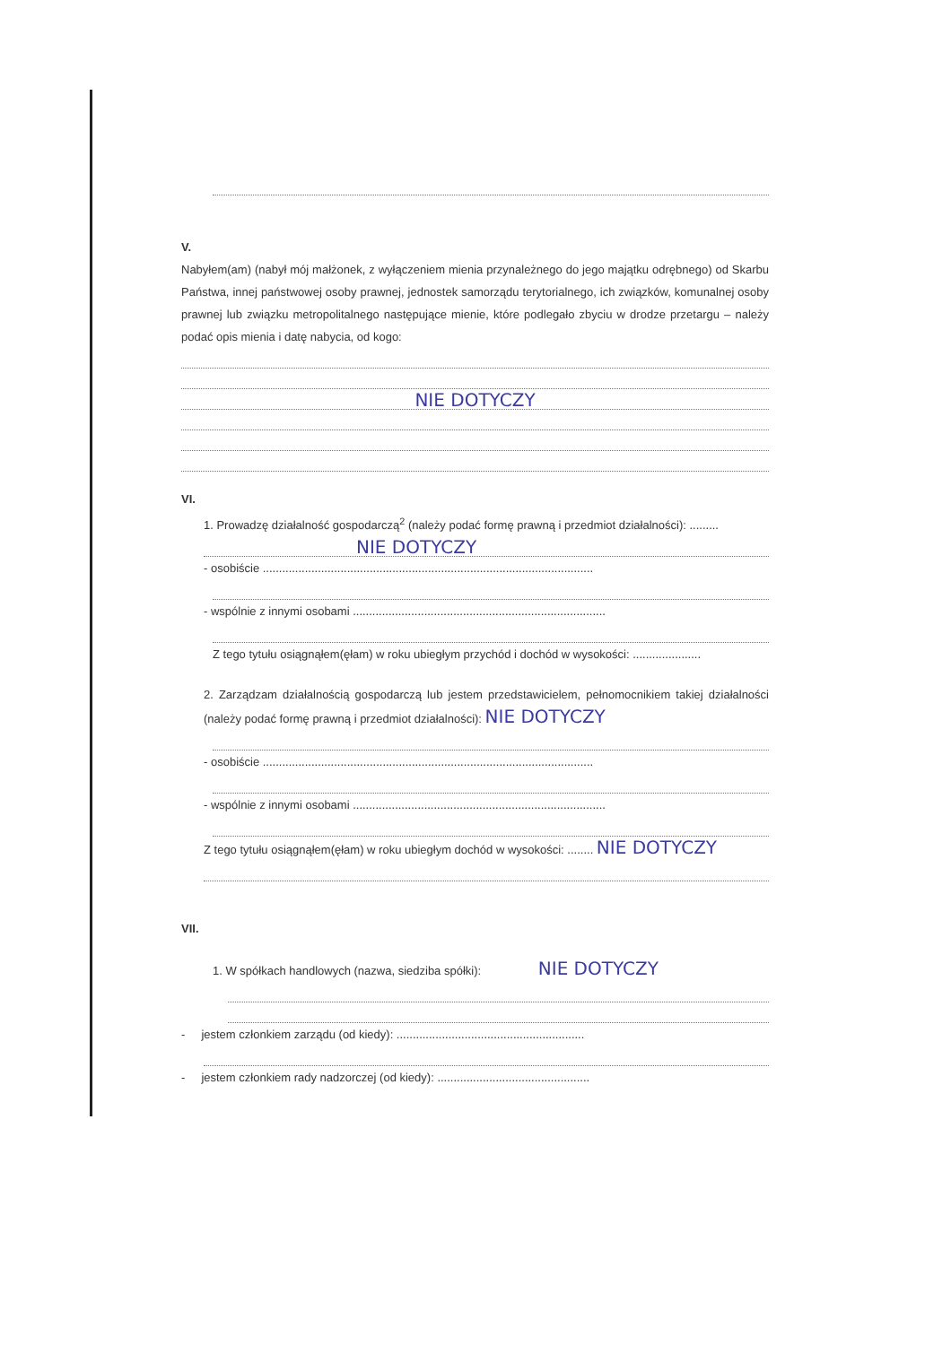V.
Nabyłem(am) (nabył mój małżonek, z wyłączeniem mienia przynależnego do jego majątku odrębnego) od Skarbu Państwa, innej państwowej osoby prawnej, jednostek samorządu terytorialnego, ich związków, komunalnej osoby prawnej lub związku metropolitalnego następujące mienie, które podlegało zbyciu w drodze przetargu – należy podać opis mienia i datę nabycia, od kogo:
NIE DOTYCZY
VI.
1. Prowadzę działalność gospodarczą<sup>2</sup> (należy podać formę prawną i przedmiot działalności): .........
NIE DOTYCZY
- osobiście ......................................................................................................
- wspólnie z innymi osobami ..............................................................................
Z tego tytułu osiągnąłem(ęłam) w roku ubiegłym przychód i dochód w wysokości: .....................
2. Zarządzam działalnością gospodarczą lub jestem przedstawicielem, pełnomocnikiem takiej działalności (należy podać formę prawną i przedmiot działalności): NIE DOTYCZY
- osobiście ......................................................................................................
- wspólnie z innymi osobami ..............................................................................
Z tego tytułu osiągnąłem(ęłam) w roku ubiegłym dochód w wysokości: ........ NIE DOTYCZY
VII.
1. W spółkach handlowych (nazwa, siedziba spółki): NIE DOTYCZY
- jestem członkiem zarządu (od kiedy): ..........................................................
- jestem członkiem rady nadzorczej (od kiedy): ...............................................